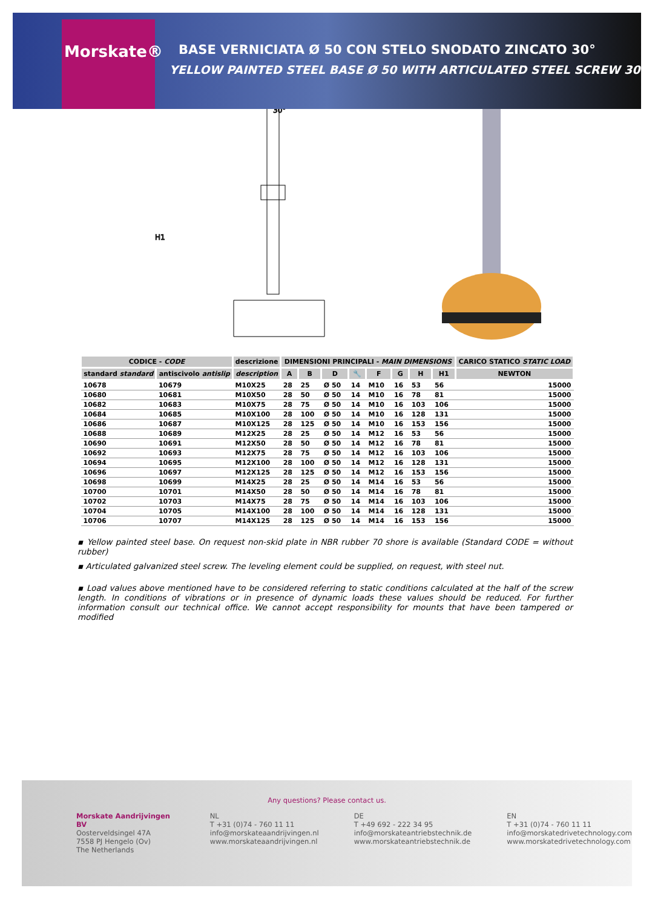Morskate®
BASE VERNICIATA Ø 50 CON STELO SNODATO ZINCATO 30°
YELLOW PAINTED STEEL BASE Ø 50 WITH ARTICULATED STEEL SCREW 30°
H1
30°
| CODICE - CODE | | descrizione | DIMENSIONI PRINCIPALI - MAIN DIMENSIONS | | | | | | | | CARICO STATICO STATIC LOAD |
| --- | --- | --- | --- | --- | --- | --- | --- | --- | --- | --- | --- |
| standard standard | antiscivolo antislip | description | A | B | D | 🔧 | F | G | H | H1 | NEWTON |
| 10678 | 10679 | M10X25 | 28 | 25 | Ø 50 | 14 | M10 | 16 | 53 | 56 | 15000 |
| 10680 | 10681 | M10X50 | 28 | 50 | Ø 50 | 14 | M10 | 16 | 78 | 81 | 15000 |
| 10682 | 10683 | M10X75 | 28 | 75 | Ø 50 | 14 | M10 | 16 | 103 | 106 | 15000 |
| 10684 | 10685 | M10X100 | 28 | 100 | Ø 50 | 14 | M10 | 16 | 128 | 131 | 15000 |
| 10686 | 10687 | M10X125 | 28 | 125 | Ø 50 | 14 | M10 | 16 | 153 | 156 | 15000 |
| 10688 | 10689 | M12X25 | 28 | 25 | Ø 50 | 14 | M12 | 16 | 53 | 56 | 15000 |
| 10690 | 10691 | M12X50 | 28 | 50 | Ø 50 | 14 | M12 | 16 | 78 | 81 | 15000 |
| 10692 | 10693 | M12X75 | 28 | 75 | Ø 50 | 14 | M12 | 16 | 103 | 106 | 15000 |
| 10694 | 10695 | M12X100 | 28 | 100 | Ø 50 | 14 | M12 | 16 | 128 | 131 | 15000 |
| 10696 | 10697 | M12X125 | 28 | 125 | Ø 50 | 14 | M12 | 16 | 153 | 156 | 15000 |
| 10698 | 10699 | M14X25 | 28 | 25 | Ø 50 | 14 | M14 | 16 | 53 | 56 | 15000 |
| 10700 | 10701 | M14X50 | 28 | 50 | Ø 50 | 14 | M14 | 16 | 78 | 81 | 15000 |
| 10702 | 10703 | M14X75 | 28 | 75 | Ø 50 | 14 | M14 | 16 | 103 | 106 | 15000 |
| 10704 | 10705 | M14X100 | 28 | 100 | Ø 50 | 14 | M14 | 16 | 128 | 131 | 15000 |
| 10706 | 10707 | M14X125 | 28 | 125 | Ø 50 | 14 | M14 | 16 | 153 | 156 | 15000 |
▪ Yellow painted steel base. On request non-skid plate in NBR rubber 70 shore is available (Standard CODE = without rubber)
▪ Articulated galvanized steel screw. The leveling element could be supplied, on request, with steel nut.
▪ Load values above mentioned have to be considered referring to static conditions calculated at the half of the screw length. In conditions of vibrations or in presence of dynamic loads these values should be reduced. For further information consult our technical office. We cannot accept responsibility for mounts that have been tampered or modified
Any questions? Please contact us.
Morskate Aandrijvingen BV
Oosterveldsingel 47A
7558 PJ Hengelo (Ov)
The Netherlands
NL
T +31 (0)74 - 760 11 11
info@morskateaandrijvingen.nl
www.morskateaandrijvingen.nl
DE
T +49 692 - 222 34 95
info@morskateantriebstechnik.de
www.morskateantriebstechnik.de
EN
T +31 (0)74 - 760 11 11
info@morskatedrivetechnology.com
www.morskatedrivetechnology.com